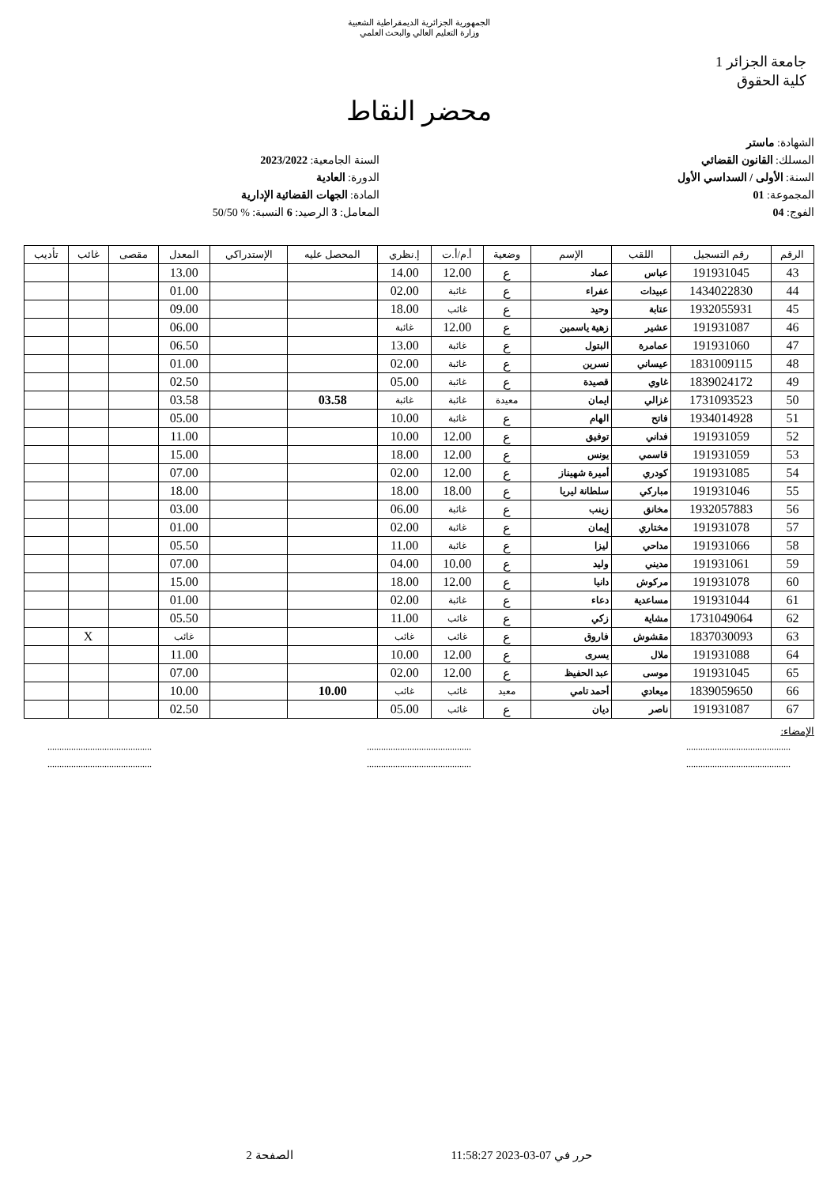الجمهورية الجزائرية الديمقراطية الشعبية
وزارة التعليم العالي والبحث العلمي
جامعة الجزائر 1
كلية الحقوق
محضر النقاط
الشهادة: ماستر
المسلك: القانون القضائي
السنة: الأولى / السداسي الأول
المجموعة: 01
الفوج: 04
السنة الجامعية: 2023/2022
الدورة: العادية
المادة: الجهات القضائية الإدارية
المعامل: 3 الرصيد: 6 النسبة: % 50/50
| الرقم | رقم التسجيل | اللقب | الإسم | وضعية | أ.م/أ.ت | إ.نظري | المحصل عليه | الإستدراكي | المعدل | مقصى | غائب | تأديب |
| --- | --- | --- | --- | --- | --- | --- | --- | --- | --- | --- | --- | --- |
| 43 | 191931045 | عباس | عماد | ع | 12.00 | 14.00 | | | 13.00 | | | |
| 44 | 1434022830 | عبيدات | عفراء | ع | غائبة | 02.00 | | | 01.00 | | | |
| 45 | 1932055931 | عتابة | وحيد | ع | غائب | 18.00 | | | 09.00 | | | |
| 46 | 191931087 | عشير | زهية ياسمين | ع | 12.00 | غائبة | | | 06.00 | | | |
| 47 | 191931060 | عمامرة | البتول | ع | غائبة | 13.00 | | | 06.50 | | | |
| 48 | 1831009115 | عيساني | نسرين | ع | غائبة | 02.00 | | | 01.00 | | | |
| 49 | 1839024172 | غاوي | قصيدة | ع | غائبة | 05.00 | | | 02.50 | | | |
| 50 | 1731093523 | غزالي | ايمان | معيدة | غائبة | غائبة | 03.58 | | 03.58 | | | |
| 51 | 1934014928 | فاتح | الهام | ع | غائبة | 10.00 | | | 05.00 | | | |
| 52 | 191931059 | فداني | توفيق | ع | 12.00 | 10.00 | | | 11.00 | | | |
| 53 | 191931059 | قاسمي | يونس | ع | 12.00 | 18.00 | | | 15.00 | | | |
| 54 | 191931085 | كودري | أميرة شهيناز | ع | 12.00 | 02.00 | | | 07.00 | | | |
| 55 | 191931046 | مباركي | سلطانة ليريا | ع | 18.00 | 18.00 | | | 18.00 | | | |
| 56 | 1932057883 | مخانق | زينب | ع | غائبة | 06.00 | | | 03.00 | | | |
| 57 | 191931078 | مختاري | إيمان | ع | غائبة | 02.00 | | | 01.00 | | | |
| 58 | 191931066 | مداحي | ليزا | ع | غائبة | 11.00 | | | 05.50 | | | |
| 59 | 191931061 | مديني | وليد | ع | 10.00 | 04.00 | | | 07.00 | | | |
| 60 | 191931078 | مركوش | دانيا | ع | 12.00 | 18.00 | | | 15.00 | | | |
| 61 | 191931044 | مساعدية | دعاء | ع | غائبة | 02.00 | | | 01.00 | | | |
| 62 | 1731049064 | مشاية | زكي | ع | غائب | 11.00 | | | 05.50 | | | |
| 63 | 1837030093 | مقشوش | فاروق | ع | غائب | غائب | | | غائب | | X | |
| 64 | 191931088 | ملال | يسرى | ع | 12.00 | 10.00 | | | 11.00 | | | |
| 65 | 191931045 | موسى | عبد الحفيظ | ع | 12.00 | 02.00 | | | 07.00 | | | |
| 66 | 1839059650 | ميعادي | أحمد تامي | معيد | غائب | غائب | 10.00 | | 10.00 | | | |
| 67 | 191931087 | ناصر | ديان | ع | غائب | 05.00 | | | 02.50 | | | |
الإمضاء:
............................................
........................................................................................
........................................................................................
............................................
حرر في 07-03-2023 11:58:27 الصفحة 2